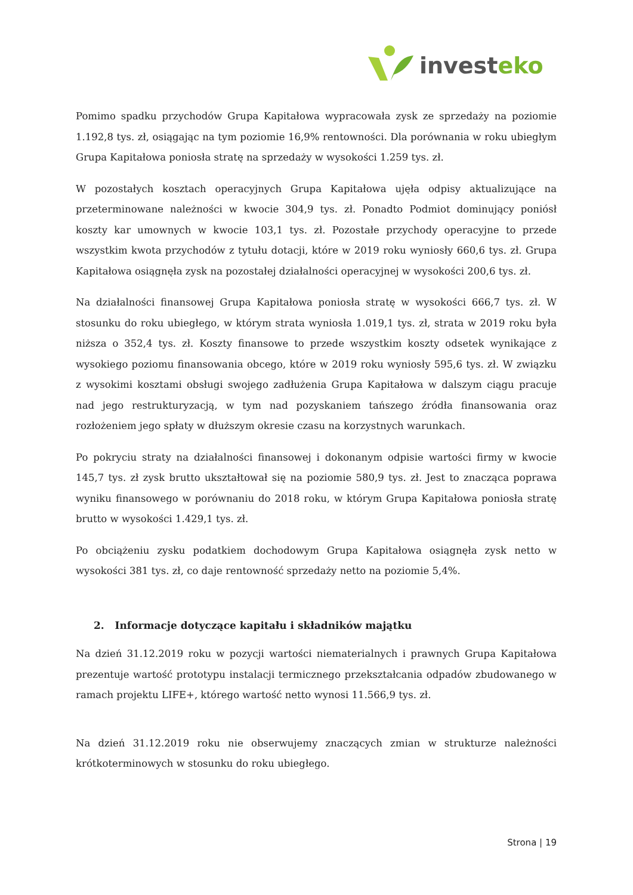investeko
Pomimo spadku przychodów Grupa Kapitałowa wypracowała zysk ze sprzedaży na poziomie 1.192,8 tys. zł, osiągając na tym poziomie 16,9% rentowności. Dla porównania w roku ubiegłym Grupa Kapitałowa poniosła stratę na sprzedaży w wysokości 1.259 tys. zł.
W pozostałych kosztach operacyjnych Grupa Kapitałowa ujęła odpisy aktualizujące na przeterminowane należności w kwocie 304,9 tys. zł. Ponadto Podmiot dominujący poniósł koszty kar umownych w kwocie 103,1 tys. zł. Pozostałe przychody operacyjne to przede wszystkim kwota przychodów z tytułu dotacji, które w 2019 roku wyniosły 660,6 tys. zł. Grupa Kapitałowa osiągnęła zysk na pozostałej działalności operacyjnej w wysokości 200,6 tys. zł.
Na działalności finansowej Grupa Kapitałowa poniosła stratę w wysokości 666,7 tys. zł. W stosunku do roku ubiegłego, w którym strata wyniosła 1.019,1 tys. zł, strata w 2019 roku była niższa o 352,4 tys. zł. Koszty finansowe to przede wszystkim koszty odsetek wynikające z wysokiego poziomu finansowania obcego, które w 2019 roku wyniosły 595,6 tys. zł. W związku z wysokimi kosztami obsługi swojego zadłużenia Grupa Kapitałowa w dalszym ciągu pracuje nad jego restrukturyzacją, w tym nad pozyskaniem tańszego źródła finansowania oraz rozłożeniem jego spłaty w dłuższym okresie czasu na korzystnych warunkach.
Po pokryciu straty na działalności finansowej i dokonanym odpisie wartości firmy w kwocie 145,7 tys. zł zysk brutto ukształtował się na poziomie 580,9 tys. zł. Jest to znacząca poprawa wyniku finansowego w porównaniu do 2018 roku, w którym Grupa Kapitałowa poniosła stratę brutto w wysokości 1.429,1 tys. zł.
Po obciążeniu zysku podatkiem dochodowym Grupa Kapitałowa osiągnęła zysk netto w wysokości 381 tys. zł, co daje rentowność sprzedaży netto na poziomie 5,4%.
2. Informacje dotyczące kapitału i składników majątku
Na dzień 31.12.2019 roku w pozycji wartości niematerialnych i prawnych Grupa Kapitałowa prezentuje wartość prototypu instalacji termicznego przekształcania odpadów zbudowanego w ramach projektu LIFE+, którego wartość netto wynosi 11.566,9 tys. zł.
Na dzień 31.12.2019 roku nie obserwujemy znaczących zmian w strukturze należności krótkoterminowych w stosunku do roku ubiegłego.
Strona | 19